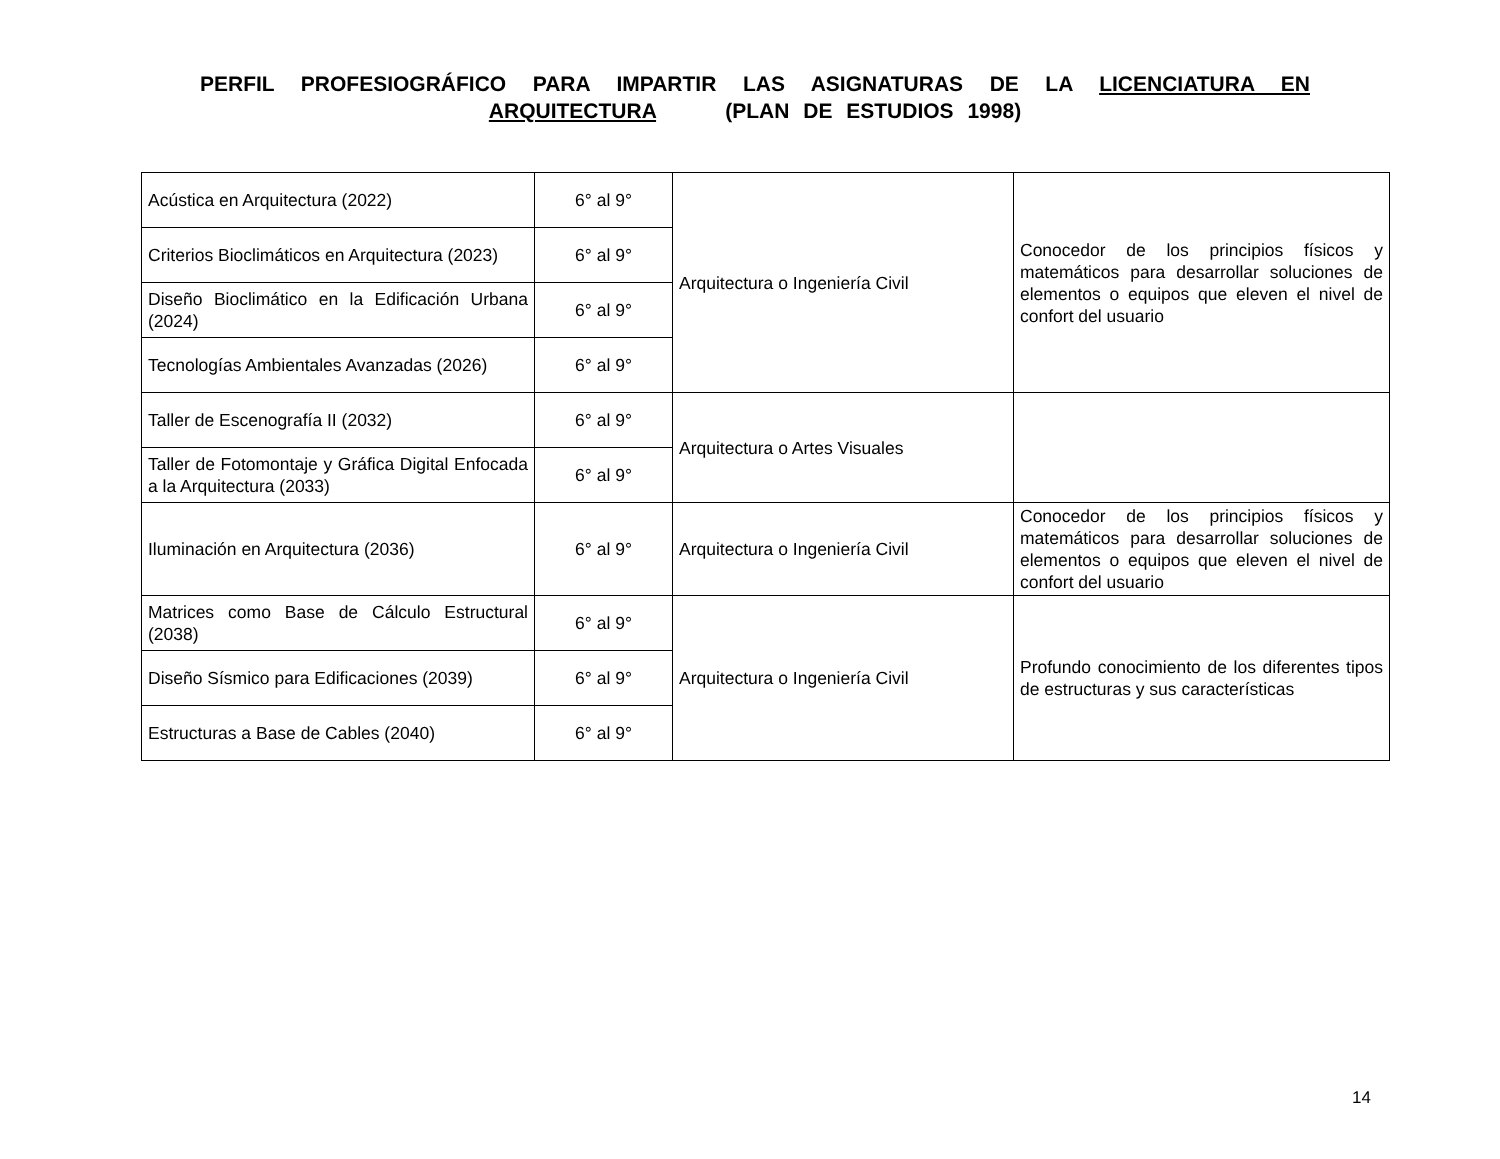PERFIL PROFESIOGRÁFICO PARA IMPARTIR LAS ASIGNATURAS DE LA LICENCIATURA EN ARQUITECTURA (PLAN DE ESTUDIOS 1998)
| Acústica en Arquitectura (2022) | 6° al 9° | Arquitectura o Ingeniería Civil | Conocedor de los principios físicos y matemáticos para desarrollar soluciones de elementos o equipos que eleven el nivel de confort del usuario |
| Criterios Bioclimáticos en Arquitectura (2023) | 6° al 9° | | |
| Diseño Bioclimático en la Edificación Urbana (2024) | 6° al 9° | | |
| Tecnologías Ambientales Avanzadas (2026) | 6° al 9° | | |
| Taller de Escenografía II (2032) | 6° al 9° | Arquitectura o Artes Visuales | |
| Taller de Fotomontaje y Gráfica Digital Enfocada a la Arquitectura (2033) | 6° al 9° | | |
| Iluminación en Arquitectura (2036) | 6° al 9° | Arquitectura o Ingeniería Civil | Conocedor de los principios físicos y matemáticos para desarrollar soluciones de elementos o equipos que eleven el nivel de confort del usuario |
| Matrices como Base de Cálculo Estructural (2038) | 6° al 9° | Arquitectura o Ingeniería Civil | Profundo conocimiento de los diferentes tipos de estructuras y sus características |
| Diseño Sísmico para Edificaciones (2039) | 6° al 9° | | |
| Estructuras a Base de Cables (2040) | 6° al 9° | | |
14